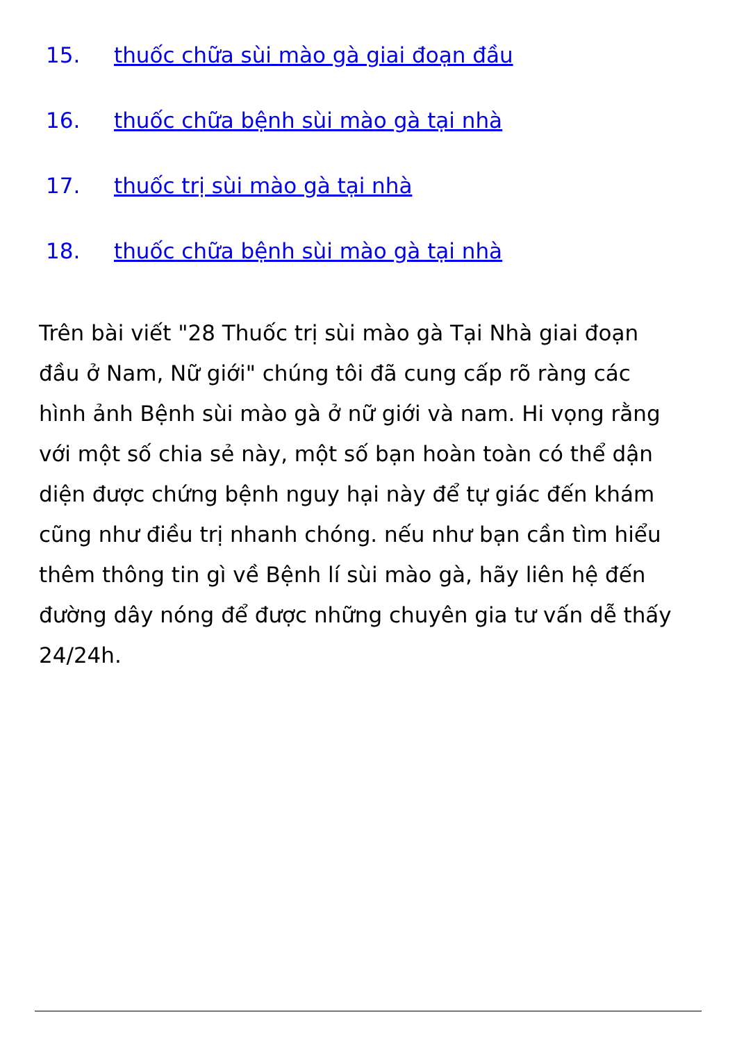15. thuốc chữa sùi mào gà giai đoạn đầu
16. thuốc chữa bệnh sùi mào gà tại nhà
17. thuốc trị sùi mào gà tại nhà
18. thuốc chữa bệnh sùi mào gà tại nhà
Trên bài viết "28 Thuốc trị sùi mào gà Tại Nhà giai đoạn đầu ở Nam, Nữ giới" chúng tôi đã cung cấp rõ ràng các hình ảnh Bệnh sùi mào gà ở nữ giới và nam. Hi vọng rằng với một số chia sẻ này, một số bạn hoàn toàn có thể dận diện được chứng bệnh nguy hại này để tự giác đến khám cũng như điều trị nhanh chóng. nếu như bạn cần tìm hiểu thêm thông tin gì về Bệnh lí sùi mào gà, hãy liên hệ đến đường dây nóng để được những chuyên gia tư vấn dễ thấy 24/24h.